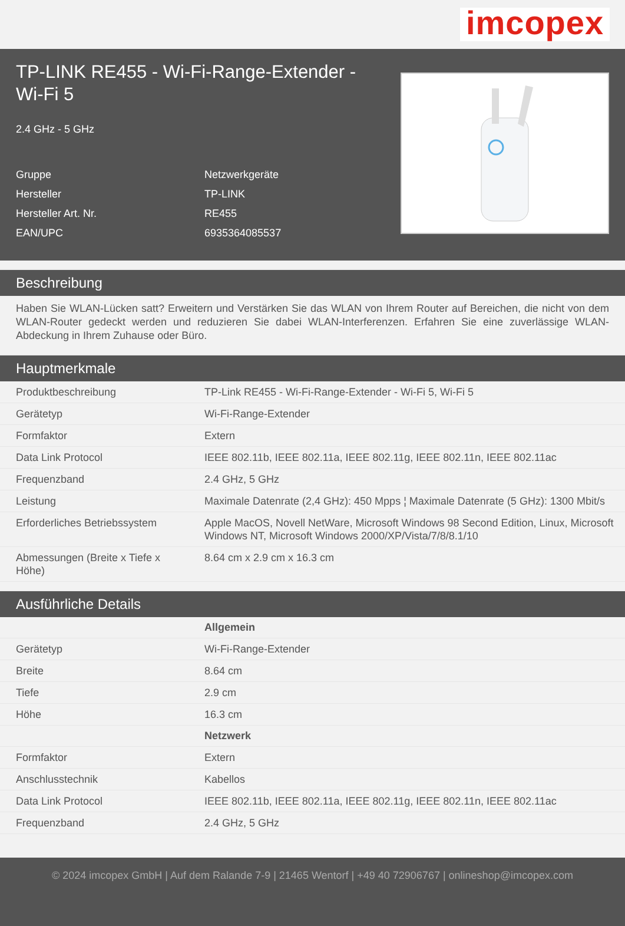imcopex
TP-LINK RE455 - Wi-Fi-Range-Extender - Wi-Fi 5
2.4 GHz - 5 GHz
| Gruppe | Netzwerkgeräte |
| Hersteller | TP-LINK |
| Hersteller Art. Nr. | RE455 |
| EAN/UPC | 6935364085537 |
Beschreibung
Haben Sie WLAN-Lücken satt? Erweitern und Verstärken Sie das WLAN von Ihrem Router auf Bereichen, die nicht von dem WLAN-Router gedeckt werden und reduzieren Sie dabei WLAN-Interferenzen. Erfahren Sie eine zuverlässige WLAN-Abdeckung in Ihrem Zuhause oder Büro.
Hauptmerkmale
| Produktbeschreibung | TP-Link RE455 - Wi-Fi-Range-Extender - Wi-Fi 5, Wi-Fi 5 |
| Gerätetyp | Wi-Fi-Range-Extender |
| Formfaktor | Extern |
| Data Link Protocol | IEEE 802.11b, IEEE 802.11a, IEEE 802.11g, IEEE 802.11n, IEEE 802.11ac |
| Frequenzband | 2.4 GHz, 5 GHz |
| Leistung | Maximale Datenrate (2,4 GHz): 450 Mpps ¦ Maximale Datenrate (5 GHz): 1300 Mbit/s |
| Erforderliches Betriebssystem | Apple MacOS, Novell NetWare, Microsoft Windows 98 Second Edition, Linux, Microsoft Windows NT, Microsoft Windows 2000/XP/Vista/7/8/8.1/10 |
| Abmessungen (Breite x Tiefe x Höhe) | 8.64 cm x 2.9 cm x 16.3 cm |
Ausführliche Details
| | Allgemein |
| Gerätetyp | Wi-Fi-Range-Extender |
| Breite | 8.64 cm |
| Tiefe | 2.9 cm |
| Höhe | 16.3 cm |
| | Netzwerk |
| Formfaktor | Extern |
| Anschlusstechnik | Kabellos |
| Data Link Protocol | IEEE 802.11b, IEEE 802.11a, IEEE 802.11g, IEEE 802.11n, IEEE 802.11ac |
| Frequenzband | 2.4 GHz, 5 GHz |
© 2024 imcopex GmbH | Auf dem Ralande 7-9 | 21465 Wentorf | +49 40 72906767 | onlineshop@imcopex.com